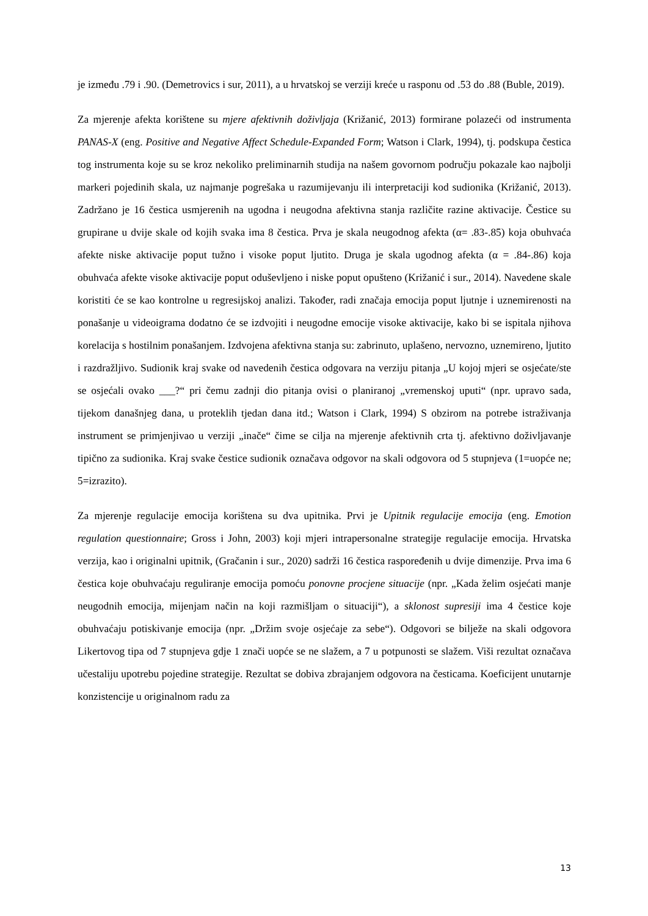je između .79 i .90. (Demetrovics i sur, 2011), a u hrvatskoj se verziji kreće u rasponu od .53 do .88 (Buble, 2019).
Za mjerenje afekta korištene su mjere afektivnih doživljaja (Križanić, 2013) formirane polazeći od instrumenta PANAS-X (eng. Positive and Negative Affect Schedule-Expanded Form; Watson i Clark, 1994), tj. podskupa čestica tog instrumenta koje su se kroz nekoliko preliminarnih studija na našem govornom području pokazale kao najbolji markeri pojedinih skala, uz najmanje pogrešaka u razumijevanju ili interpretaciji kod sudionika (Križanić, 2013). Zadržano je 16 čestica usmjerenih na ugodna i neugodna afektivna stanja različite razine aktivacije. Čestice su grupirane u dvije skale od kojih svaka ima 8 čestica. Prva je skala neugodnog afekta (α= .83-.85) koja obuhvaća afekte niske aktivacije poput tužno i visoke poput ljutito. Druga je skala ugodnog afekta (α = .84-.86) koja obuhvaća afekte visoke aktivacije poput oduševljeno i niske poput opušteno (Križanić i sur., 2014). Navedene skale koristiti će se kao kontrolne u regresijskoj analizi. Također, radi značaja emocija poput ljutnje i uznemirenosti na ponašanje u videoigrama dodatno će se izdvojiti i neugodne emocije visoke aktivacije, kako bi se ispitala njihova korelacija s hostilnim ponašanjem. Izdvojena afektivna stanja su: zabrinuto, uplašeno, nervozno, uznemireno, ljutito i razdražljivo. Sudionik kraj svake od navedenih čestica odgovara na verziju pitanja „U kojoj mjeri se osjećate/ste se osjećali ovako ___?“ pri čemu zadnji dio pitanja ovisi o planiranoj „vremenskoj uputi“ (npr. upravo sada, tijekom današnjeg dana, u proteklih tjedan dana itd.; Watson i Clark, 1994) S obzirom na potrebe istraživanja instrument se primjenjivao u verziji „inače“ čime se cilja na mjerenje afektivnih crta tj. afektivno doživljavanje tipično za sudionika. Kraj svake čestice sudionik označava odgovor na skali odgovora od 5 stupnjeva (1=uopće ne; 5=izrazito).
Za mjerenje regulacije emocija korištena su dva upitnika. Prvi je Upitnik regulacije emocija (eng. Emotion regulation questionnaire; Gross i John, 2003) koji mjeri intrapersonalne strategije regulacije emocija. Hrvatska verzija, kao i originalni upitnik, (Gračanin i sur., 2020) sadrži 16 čestica raspoređenih u dvije dimenzije. Prva ima 6 čestica koje obuhvaćaju reguliranje emocija pomoću ponovne procjene situacije (npr. „Kada želim osjećati manje neugodnih emocija, mijenjam način na koji razmišljam o situaciji“), a sklonost supresiji ima 4 čestice koje obuhvaćaju potiskivanje emocija (npr. „Držim svoje osjećaje za sebe“). Odgovori se bilježe na skali odgovora Likertovog tipa od 7 stupnjeva gdje 1 znači uopće se ne slažem, a 7 u potpunosti se slažem. Viši rezultat označava učestaliju upotrebu pojedine strategije. Rezultat se dobiva zbrajanjem odgovora na česticama. Koeficijent unutarnje konzistencije u originalnom radu za
13